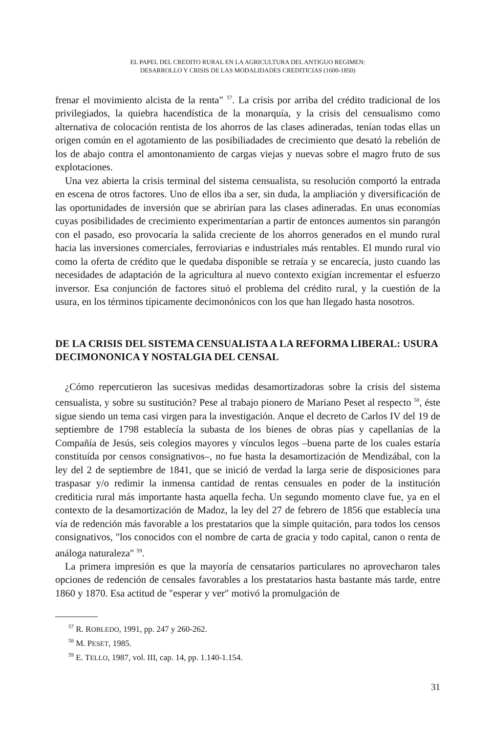EL PAPEL DEL CREDITO RURAL EN LA AGRICULTURA DEL ANTIGUO REGIMEN:
DESARROLLO Y CRISIS DE LAS MODALIDADES CREDITICIAS (1600-1850)
frenar el movimiento alcista de la renta" <sup>57</sup>. La crisis por arriba del crédito tradicional de los privilegiados, la quiebra hacendística de la monarquía, y la crisis del censualismo como alternativa de colocación rentista de los ahorros de las clases adineradas, tenían todas ellas un origen común en el agotamiento de las posibiliadades de crecimiento que desató la rebelión de los de abajo contra el amontonamiento de cargas viejas y nuevas sobre el magro fruto de sus explotaciones.
Una vez abierta la crisis terminal del sistema censualista, su resolución comportó la entrada en escena de otros factores. Uno de ellos iba a ser, sin duda, la ampliación y diversificación de las oportunidades de inversión que se abrirían para las clases adineradas. En unas economías cuyas posibilidades de crecimiento experimentarían a partir de entonces aumentos sin parangón con el pasado, eso provocaría la salida creciente de los ahorros generados en el mundo rural hacia las inversiones comerciales, ferroviarias e industriales más rentables. El mundo rural vio como la oferta de crédito que le quedaba disponible se retraía y se encarecía, justo cuando las necesidades de adaptación de la agricultura al nuevo contexto exigían incrementar el esfuerzo inversor. Esa conjunción de factores situó el problema del crédito rural, y la cuestión de la usura, en los términos típicamente decimonónicos con los que han llegado hasta nosotros.
DE LA CRISIS DEL SISTEMA CENSUALISTA A LA REFORMA LIBERAL: USURA DECIMONONICA Y NOSTALGIA DEL CENSAL
¿Cómo repercutieron las sucesivas medidas desamortizadoras sobre la crisis del sistema censualista, y sobre su sustitución? Pese al trabajo pionero de Mariano Peset al respecto <sup>58</sup>, éste sigue siendo un tema casi virgen para la investigación. Anque el decreto de Carlos IV del 19 de septiembre de 1798 establecía la subasta de los bienes de obras pías y capellanías de la Compañía de Jesús, seis colegios mayores y vínculos legos –buena parte de los cuales estaría constituída por censos consignativos–, no fue hasta la desamortización de Mendizábal, con la ley del 2 de septiembre de 1841, que se inició de verdad la larga serie de disposiciones para traspasar y/o redimir la inmensa cantidad de rentas censuales en poder de la institución crediticia rural más importante hasta aquella fecha. Un segundo momento clave fue, ya en el contexto de la desamortización de Madoz, la ley del 27 de febrero de 1856 que establecía una vía de redención más favorable a los prestatarios que la simple quitación, para todos los censos consignativos, "los conocidos con el nombre de carta de gracia y todo capital, canon o renta de análoga naturaleza" <sup>59</sup>.
La primera impresión es que la mayoría de censatarios particulares no aprovecharon tales opciones de redención de censales favorables a los prestatarios hasta bastante más tarde, entre 1860 y 1870. Esa actitud de "esperar y ver" motivó la promulgación de
<sup>57</sup> R. ROBLEDO, 1991, pp. 247 y 260-262.
<sup>58</sup> M. PESET, 1985.
<sup>59</sup> E. TELLO, 1987, vol. III, cap. 14, pp. 1.140-1.154.
31